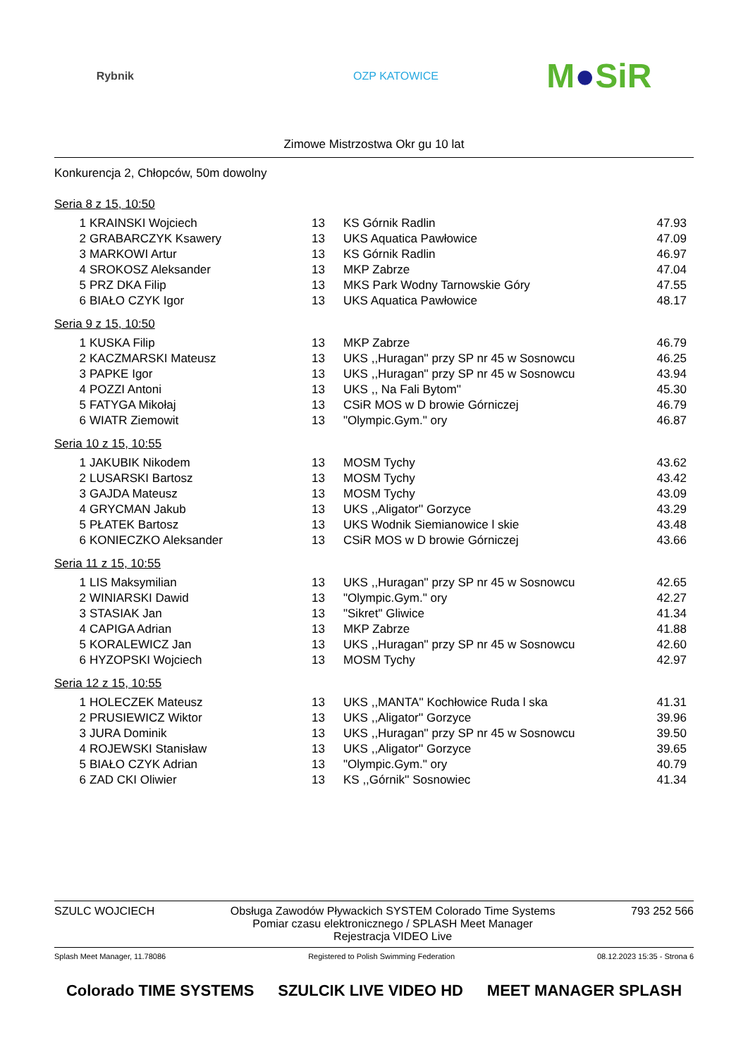Rybnik OZP KATOWICE M●SiR
Zimowe Mistrzostwa Okr gu 10 lat
Konkurencja 2, Chłopców, 50m dowolny
Seria 8 z 15, 10:50
| 1 | KRAINSKI Wojciech | 13 | KS Górnik Radlin | 47.93 |
| 2 | GRABARCZYK Ksawery | 13 | UKS Aquatica Pawłowice | 47.09 |
| 3 | MARKOWI Artur | 13 | KS Górnik Radlin | 46.97 |
| 4 | SROKOSZ Aleksander | 13 | MKP Zabrze | 47.04 |
| 5 | PRZ DKA Filip | 13 | MKS Park Wodny Tarnowskie Góry | 47.55 |
| 6 | BIAŁO CZYK Igor | 13 | UKS Aquatica Pawłowice | 48.17 |
Seria 9 z 15, 10:50
| 1 | KUSKA Filip | 13 | MKP Zabrze | 46.79 |
| 2 | KACZMARSKI Mateusz | 13 | UKS ,,Huragan'' przy SP nr 45 w Sosnowcu | 46.25 |
| 3 | PAPKE Igor | 13 | UKS ,,Huragan'' przy SP nr 45 w Sosnowcu | 43.94 |
| 4 | POZZI Antoni | 13 | UKS ,, Na Fali Bytom'' | 45.30 |
| 5 | FATYGA Mikołaj | 13 | CSiR MOS w D browie Górniczej | 46.79 |
| 6 | WIATR Ziemowit | 13 | "Olympic.Gym." ory | 46.87 |
Seria 10 z 15, 10:55
| 1 | JAKUBIK Nikodem | 13 | MOSM Tychy | 43.62 |
| 2 | LUSARSKI Bartosz | 13 | MOSM Tychy | 43.42 |
| 3 | GAJDA Mateusz | 13 | MOSM Tychy | 43.09 |
| 4 | GRYCMAN Jakub | 13 | UKS ,,Aligator'' Gorzyce | 43.29 |
| 5 | PŁATEK Bartosz | 13 | UKS Wodnik Siemianowice l skie | 43.48 |
| 6 | KONIECZKO Aleksander | 13 | CSiR MOS w D browie Górniczej | 43.66 |
Seria 11 z 15, 10:55
| 1 | LIS Maksymilian | 13 | UKS ,,Huragan'' przy SP nr 45 w Sosnowcu | 42.65 |
| 2 | WINIARSKI Dawid | 13 | "Olympic.Gym." ory | 42.27 |
| 3 | STASIAK Jan | 13 | "Sikret" Gliwice | 41.34 |
| 4 | CAPIGA Adrian | 13 | MKP Zabrze | 41.88 |
| 5 | KORALEWICZ Jan | 13 | UKS ,,Huragan'' przy SP nr 45 w Sosnowcu | 42.60 |
| 6 | HYZOPSKI Wojciech | 13 | MOSM Tychy | 42.97 |
Seria 12 z 15, 10:55
| 1 | HOLECZEK Mateusz | 13 | UKS ,,MANTA'' Kochłowice Ruda l ska | 41.31 |
| 2 | PRUSIEWICZ Wiktor | 13 | UKS ,,Aligator'' Gorzyce | 39.96 |
| 3 | JURA Dominik | 13 | UKS ,,Huragan'' przy SP nr 45 w Sosnowcu | 39.50 |
| 4 | ROJEWSKI Stanisław | 13 | UKS ,,Aligator'' Gorzyce | 39.65 |
| 5 | BIAŁO CZYK Adrian | 13 | "Olympic.Gym." ory | 40.79 |
| 6 | ZAD CKI Oliwier | 13 | KS ,,Górnik'' Sosnowiec | 41.34 |
SZULC WOJCIECH Obsługa Zawodów Pływackich SYSTEM Colorado Time Systems
Pomiar czasu elektronicznego / SPLASH Meet Manager
Rejestracja VIDEO Live 793 252 566
Splash Meet Manager, 11.78086 Registered to Polish Swimming Federation 08.12.2023 15:35 - Strona 6
Colorado TIME SYSTEMS SZULCIK LIVE VIDEO HD MEET MANAGER SPLASH